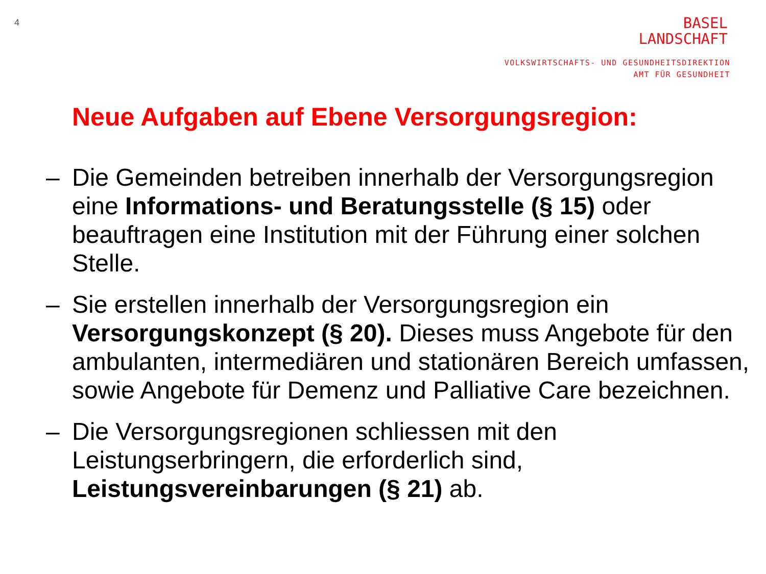4
BASEL
LANDSCHAFT
VOLKSWIRTSCHAFTS- UND GESUNDHEITSDIREKTION
AMT FÜR GESUNDHEIT
Neue Aufgaben auf Ebene Versorgungsregion:
– Die Gemeinden betreiben innerhalb der Versorgungsregion eine Informations- und Beratungsstelle (§ 15) oder beauftragen eine Institution mit der Führung einer solchen Stelle.
– Sie erstellen innerhalb der Versorgungsregion ein Versorgungskonzept (§ 20). Dieses muss Angebote für den ambulanten, intermediären und stationären Bereich umfassen, sowie Angebote für Demenz und Palliative Care bezeichnen.
– Die Versorgungsregionen schliessen mit den Leistungserbringern, die erforderlich sind, Leistungsvereinbarungen (§ 21) ab.